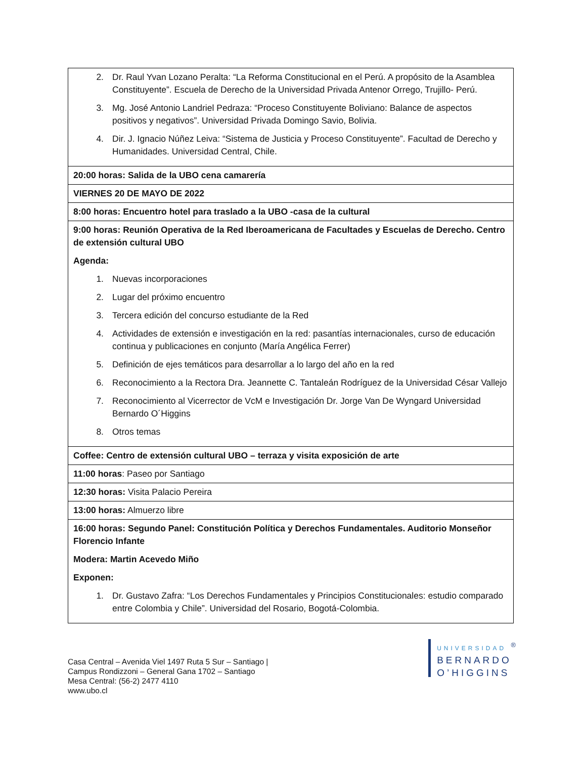| 2. Dr. Raul Yvan Lozano Peralta: “La Reforma Constitucional en el Perú. A propósito de la Asamblea Constituyente”. Escuela de Derecho de la Universidad Privada Antenor Orrego, Trujillo- Perú. 3. Mg. José Antonio Landriel Pedraza: “Proceso Constituyente Boliviano: Balance de aspectos positivos y negativos”. Universidad Privada Domingo Savio, Bolivia. 4. Dir. J. Ignacio Núñez Leiva: “Sistema de Justicia y Proceso Constituyente”. Facultad de Derecho y Humanidades. Universidad Central, Chile. |
| 20:00 horas: Salida de la UBO cena camarería |
| VIERNES 20 DE MAYO DE 2022 |
| 8:00 horas: Encuentro hotel para traslado a la UBO -casa de la cultural |
| 9:00 horas: Reunión Operativa de la Red Iberoamericana de Facultades y Escuelas de Derecho. Centro de extensión cultural UBO Agenda: 1. Nuevas incorporaciones 2. Lugar del próximo encuentro 3. Tercera edición del concurso estudiante de la Red 4. Actividades de extensión e investigación en la red: pasantías internacionales, curso de educación continua y publicaciones en conjunto (María Angélica Ferrer) 5. Definición de ejes temáticos para desarrollar a lo largo del año en la red 6. Reconocimiento a la Rectora Dra. Jeannette C. Tantaleán Rodríguez de la Universidad César Vallejo 7. Reconocimiento al Vicerrector de VcM e Investigación Dr. Jorge Van De Wyngard Universidad Bernardo O´Higgins 8. Otros temas |
| Coffee: Centro de extensión cultural UBO – terraza y visita exposición de arte |
| 11:00 horas : Paseo por Santiago |
| 12:30 horas: Visita Palacio Pereira |
| 13:00 horas: Almuerzo libre |
| 16:00 horas: Segundo Panel: Constitución Política y Derechos Fundamentales. Auditorio Monseñor Florencio Infante Modera: Martin Acevedo Miño Exponen: 1. Dr. Gustavo Zafra: “Los Derechos Fundamentales y Principios Constitucionales: estudio comparado entre Colombia y Chile”. Universidad del Rosario, Bogotá-Colombia. |
Casa Central – Avenida Viel 1497 Ruta 5 Sur – Santiago |
Campus Rondizzoni – General Gana 1702 – Santiago
Mesa Central: (56-2) 2477 4110
www.ubo.cl
UNIVERSIDAD <sup>®</sup>
BERNARDO
O’HIGGINS